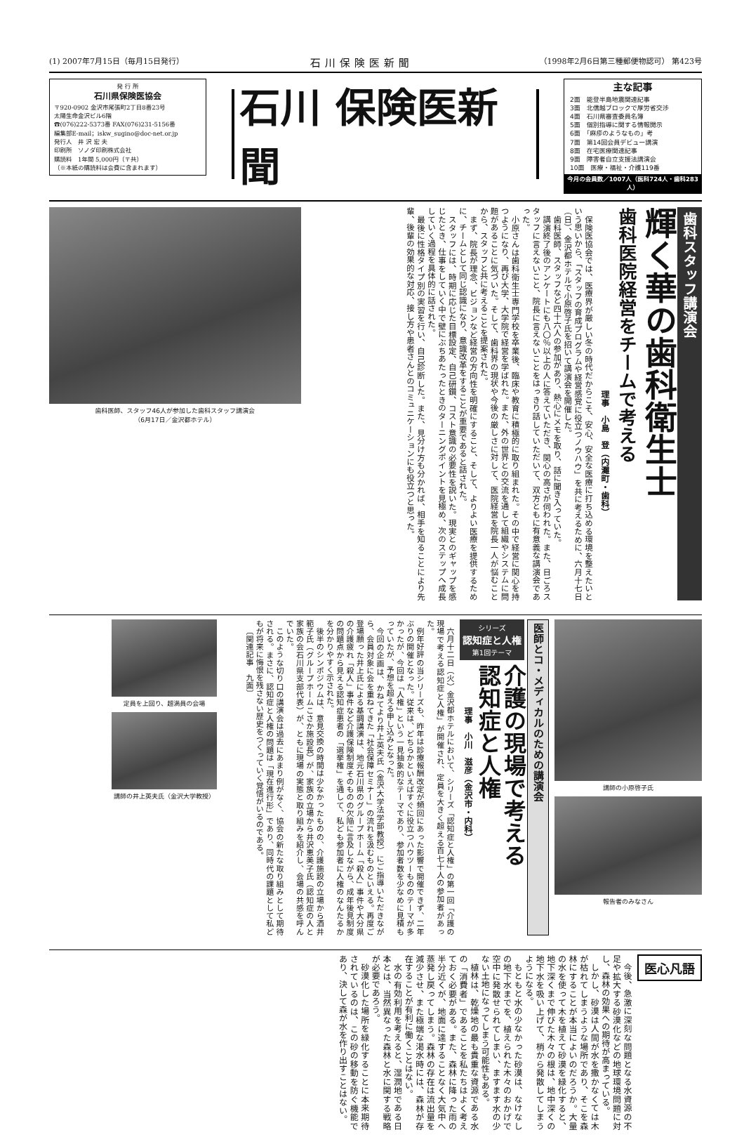(1) 2007年7月15日（毎月15日発行） 石川保険医新聞 （1998年2月6日第三種郵便物認可） 第423号
発 行 所
石川県保険医協会
〒920-0902 金沢市尾張町2丁目8番23号
太陽生命金沢ビル6階
☎(076)222-5373番 FAX(076)231-5156番
編集部E-mail；iskw_sugino@doc-net.or.jp
発行人　井 沢 宏 夫
印刷所　ソノダ印刷株式会社
購読料　1年間 5,000円（〒共）
（※本紙の購読料は会費に含まれます）
石川 保険医新聞
主な記事
2面　能登半島地震関連記事
3面　北信越ブロックで厚労省交渉
4面　石川県審査委員名簿
5面　個別指導に関する情報開示
6面　「麻疹のようなもの」考
7面　第14回会員デビュー講演
8面　在宅医療関連記事
9面　障害者自立支援法講演会
10面　医療・福祉・介護119番
今月の会員数／1007人（医科724人・歯科283人）
歯科スタッフ講演会
輝く華の歯科衛生士
歯科医院経営をチームで考える
理事　小島　登（内灘町・歯科）
保険医協会では、医療界が厳しい冬の時代だからこそ、安心、安全な医療に打ち込める環境を整えたいという思いから、「スタッフの育成プログラムや経営感覚に役立つノウハウ」を共に考えるために、六月十七日（日）、金沢都ホテルで小原啓子氏を招いて講演会を開催した。
歯科医師、スタッフなど四十六人の参加があり、熱心にメモを取り、話に聞き入っていた。
講演終了後のアンケートにも八〇％以上の人に答えていただき、関心の高さが伺われた。また、日ごろスタッフに言えないこと、院長に言えないことをはっきり話していただいて、双方ともに有意義な講演会であった。
小原さんは歯科衛生士専門学校を卒業後、臨床や教育に積極的に取り組まれた。その中で経営に関心を持つようになり、再び大学、大学院で経営を学ばれた。また、外の世界との交流を通して組織やシステムに問題があることに気づいた。そして、歯科界の現状や今後の厳しさに対して、医院経営を院長一人が悩むことから、スタッフと共に考えることを提案された。
まず、院長が理念、ビジョンなど経営の方向性を明確にすること、そして、よりよい医療を提供するために、チームとして同じ認識になり、意識改革をすることが重要であると話された。
スタッフには、時期に応じた目標設定、自己研鑽、コスト意識の必要性を説いた。現実とのギャップを感じたとき、仕事をしていく中で壁にぶちあたったときのターニングポイントを見極め、次のステップへ成長していく過程を具体的に話された。
最後に性格タイプ別の実習を行い、自己診断した。また、見分け方も分かれば、相手を知ることにより先輩、後輩の効果的な対応、接し方や患者さんとのコミュニケーションにも役立つと思った。
歯科医師、スタッフ46人が参加した歯科スタッフ講演会
（6月17日／金沢都ホテル）
講師の小原啓子氏
報告者のみなさん
医師とコ・メディカルのための講演会
シリーズ
認知症と人権
第1回テーマ
介護の現場で考える
認知症と人権
理事　小川　滋彦（金沢市・内科）
六月十二日（火）金沢都ホテルにおいて、シリーズ「認知症と人権」の第一回「介護の現場で考える認知症と人権」が開催され、定員を大きく超える百七十人の参加者があった。
例年好評の当シリーズも、昨年は診療報酬改定が頻回にあった影響で開催できず、二年ぶりの開催となった。従来は、どちらかといえばすぐに役立つハウツーもののテーマが多かったが、今回は「人権」という一見抽象的なテーマであり、参加者数を少なめに見積もっていたが、予想を超える申し込みとなった。
今回の企画は、かねてより井上英夫氏（金沢大学法学部教授）にご指導いただきながら、会員対象に会を重ねてきた「社会保障セミナー」の流れを汲むものといえる。再度ご登場願った井上氏による基調講演は、地元石川県のグループホーム「殺人」事件や大分県の介護疲れ「殺人」事件など介護保険制度そのものの欠陥に言及しながら、成年後見制度の問題点から見える認知症患者の「選挙権」を通して、私ども参加者に人権のなんたるかを分かりやすく示された。
後半のシンポジウムは、意見交換の時間は少なかったものの、介護施設の立場から酒井範子氏（グループホームこさか施設長）が、家族の立場から井沢恵美子氏（認知症の人と家族の会石川県支部代表）が、ともに現場の実態と取り組みを紹介し、会場の共感を呼んでいた。
このような切り口の講演会は過去にあまり例がなく、協会の新たな取り組みとして期待される。まさに、認知症と人権の問題は「現在進行形」であり、同時代の課題として私どもが将来に悔恨を残さない歴史をつくっていく覚悟がいるのである。
〔関連記事　九面〕
定員を上回り、超満員の会場
講師の井上英夫氏（金沢大学教授）
医心凡語
今後、急激に深刻な問題となる水資源の不足や拡大する砂漠化などの地球環境問題に対し、森林の効果への期待が高まっている。
しかし、砂漠は人間が水を撒かなくては木が枯れてしまうような場所であり、そこを森林にすることが本当によいのだろうか。大量の水を使って木を植えて砂漠を緑化すると、地下深くまで伸びた木々の根は、地中深くの地下水を吸い上げて、梢から発散してしまうようになる。
もともと水の少なかった砂漠は、なけなしの地下水までを、植えられた木々のおかげで空中に発散せられてしまい、ますます水の少ない土地になってしまう可能性もある。
植林は、乾燥地の最も貴重な資源である水の「消費者」であることを私たちはよく考えておく必要がある。また、森林に降った雨の半分近くが、地面に達することなく大気中へ蒸発し戻ってしまう。森林の存在は流出量を減少させ、また極端な渇水時には、森林が存在することが有利に働くことはない。
水の有効利用を考えると、湿潤地である日本とは、当然異なった森林と水に関する戦略が必要であろう。
砂漠化した場所を緑化することに本来期待されているのは、この砂の移動を防ぐ機能であり、決して森が水を作り出すことはない。